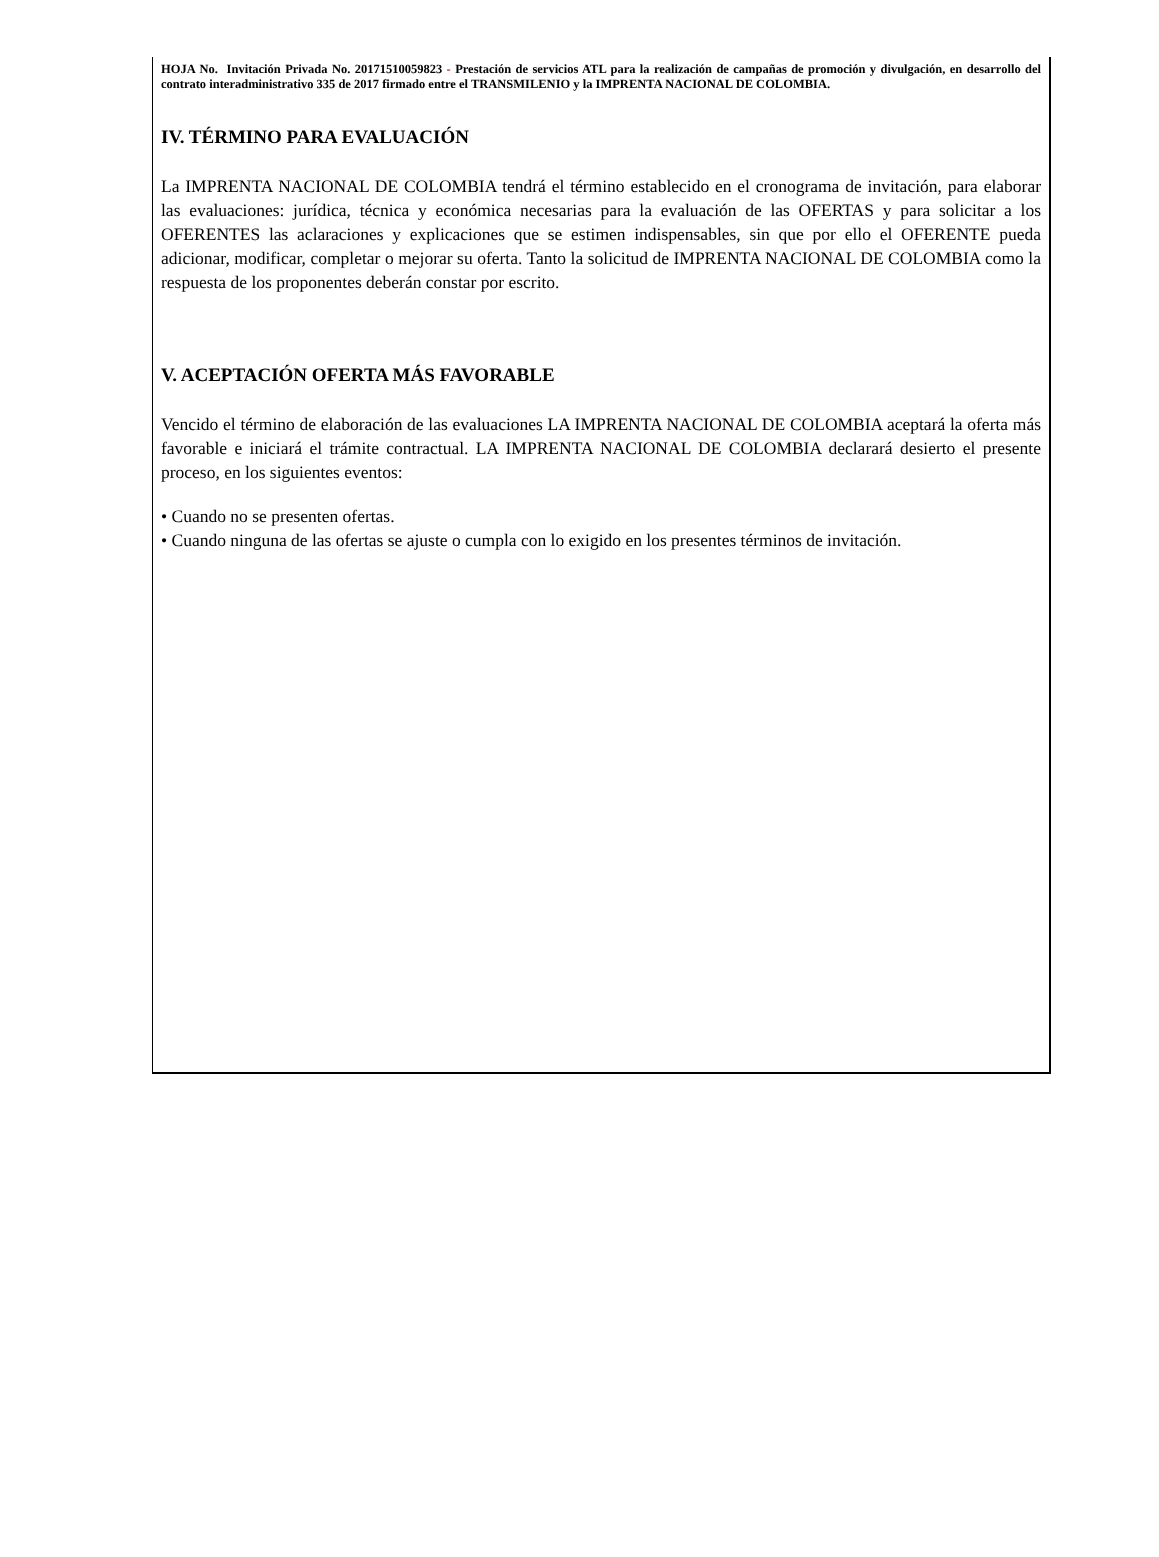HOJA No. Invitación Privada No. 20171510059823 - Prestación de servicios ATL para la realización de campañas de promoción y divulgación, en desarrollo del contrato interadministrativo 335 de 2017 firmado entre el TRANSMILENIO y la IMPRENTA NACIONAL DE COLOMBIA.
IV. TÉRMINO PARA EVALUACIÓN
La IMPRENTA NACIONAL DE COLOMBIA tendrá el término establecido en el cronograma de invitación, para elaborar las evaluaciones: jurídica, técnica y económica necesarias para la evaluación de las OFERTAS y para solicitar a los OFERENTES las aclaraciones y explicaciones que se estimen indispensables, sin que por ello el OFERENTE pueda adicionar, modificar, completar o mejorar su oferta. Tanto la solicitud de IMPRENTA NACIONAL DE COLOMBIA como la respuesta de los proponentes deberán constar por escrito.
V. ACEPTACIÓN OFERTA MÁS FAVORABLE
Vencido el término de elaboración de las evaluaciones LA IMPRENTA NACIONAL DE COLOMBIA aceptará la oferta más favorable e iniciará el trámite contractual. LA IMPRENTA NACIONAL DE COLOMBIA declarará desierto el presente proceso, en los siguientes eventos:
• Cuando no se presenten ofertas.
• Cuando ninguna de las ofertas se ajuste o cumpla con lo exigido en los presentes términos de invitación.